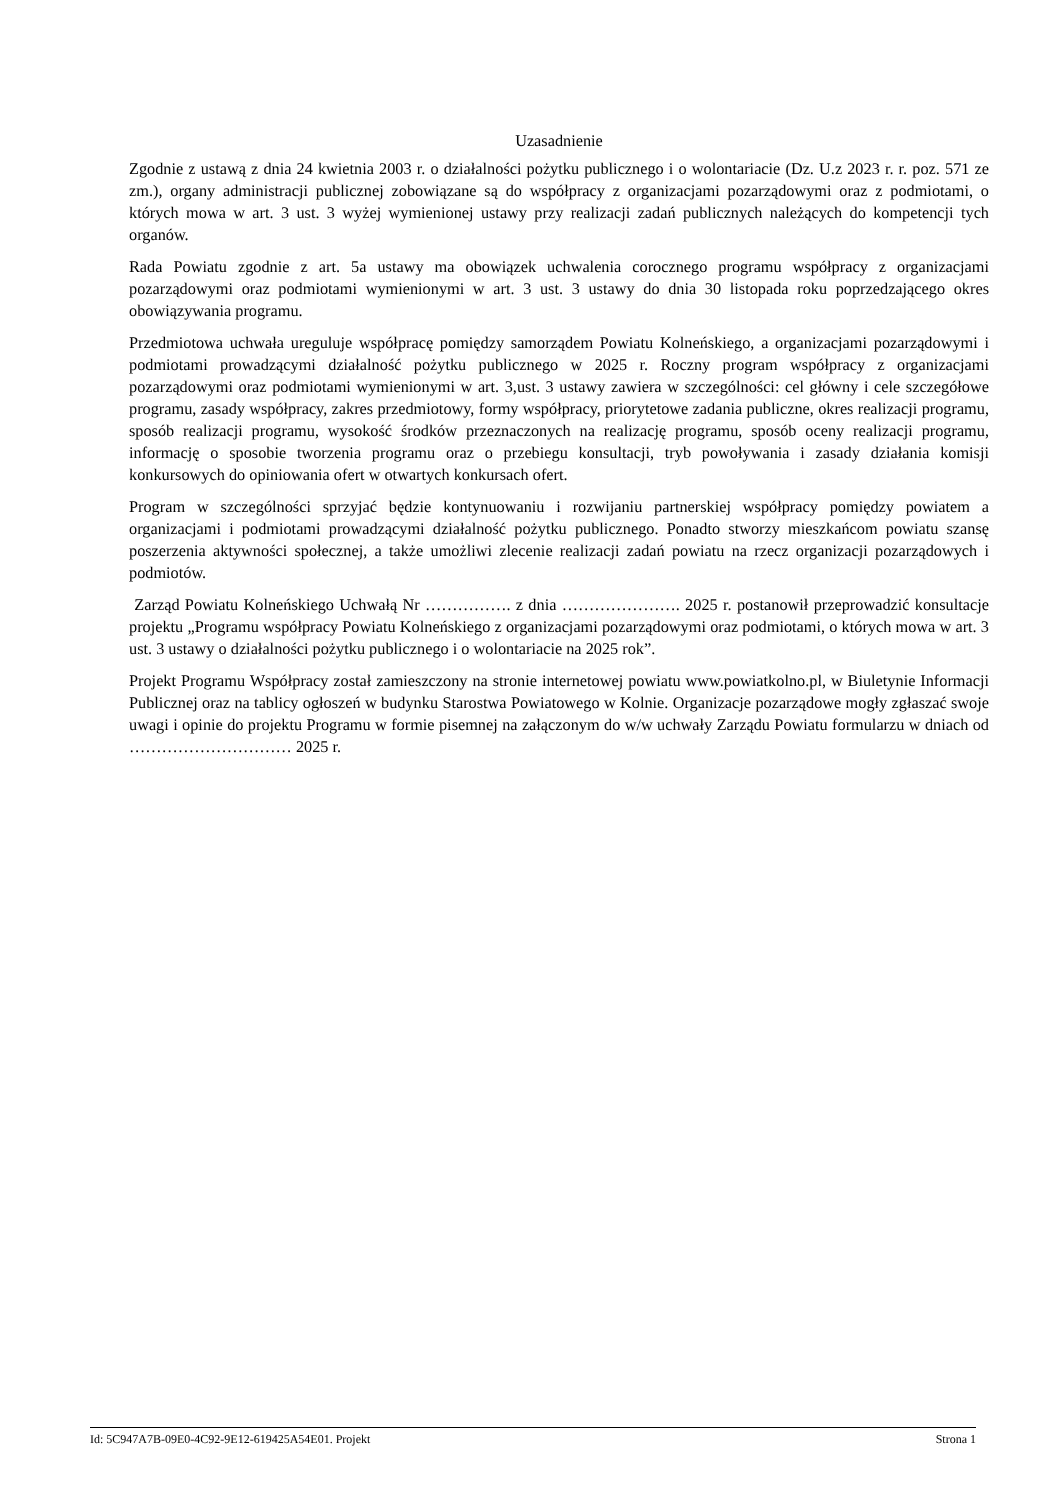Uzasadnienie
Zgodnie z ustawą z dnia 24 kwietnia 2003 r. o działalności pożytku publicznego i o wolontariacie (Dz. U.z 2023 r. r. poz. 571 ze zm.), organy administracji publicznej zobowiązane są do współpracy z organizacjami pozarządowymi oraz z podmiotami, o których mowa w art. 3 ust. 3 wyżej wymienionej ustawy przy realizacji zadań publicznych należących do kompetencji tych organów.
Rada Powiatu zgodnie z art. 5a ustawy ma obowiązek uchwalenia corocznego programu współpracy z organizacjami pozarządowymi oraz podmiotami wymienionymi w art. 3 ust. 3 ustawy do dnia 30 listopada roku poprzedzającego okres obowiązywania programu.
Przedmiotowa uchwała ureguluje współpracę pomiędzy samorządem Powiatu Kolneńskiego, a organizacjami pozarządowymi i podmiotami prowadzącymi działalność pożytku publicznego w 2025 r. Roczny program współpracy z organizacjami pozarządowymi oraz podmiotami wymienionymi w art. 3,ust. 3 ustawy zawiera w szczególności: cel główny i cele szczegółowe programu, zasady współpracy, zakres przedmiotowy, formy współpracy, priorytetowe zadania publiczne, okres realizacji programu, sposób realizacji programu, wysokość środków przeznaczonych na realizację programu, sposób oceny realizacji programu, informację o sposobie tworzenia programu oraz o przebiegu konsultacji, tryb powoływania i zasady działania komisji konkursowych do opiniowania ofert w otwartych konkursach ofert.
Program w szczególności sprzyjać będzie kontynuowaniu i rozwijaniu partnerskiej współpracy pomiędzy powiatem a organizacjami i podmiotami prowadzącymi działalność pożytku publicznego. Ponadto stworzy mieszkańcom powiatu szansę poszerzenia aktywności społecznej, a także umożliwi zlecenie realizacji zadań powiatu na rzecz organizacji pozarządowych i podmiotów.
Zarząd Powiatu Kolneńskiego Uchwałą Nr ……………. z dnia …………………. 2025 r. postanowił przeprowadzić konsultacje projektu „Programu współpracy Powiatu Kolneńskiego z organizacjami pozarządowymi oraz podmiotami, o których mowa w art. 3 ust. 3 ustawy o działalności pożytku publicznego i o wolontariacie na 2025 rok”.
Projekt Programu Współpracy został zamieszczony na stronie internetowej powiatu www.powiatkolno.pl, w Biuletynie Informacji Publicznej oraz na tablicy ogłoszeń w budynku Starostwa Powiatowego w Kolnie. Organizacje pozarządowe mogły zgłaszać swoje uwagi i opinie do projektu Programu w formie pisemnej na załączonym do w/w uchwały Zarządu Powiatu formularzu w dniach od ………………………… 2025 r.
Id: 5C947A7B-09E0-4C92-9E12-619425A54E01. Projekt Strona 1